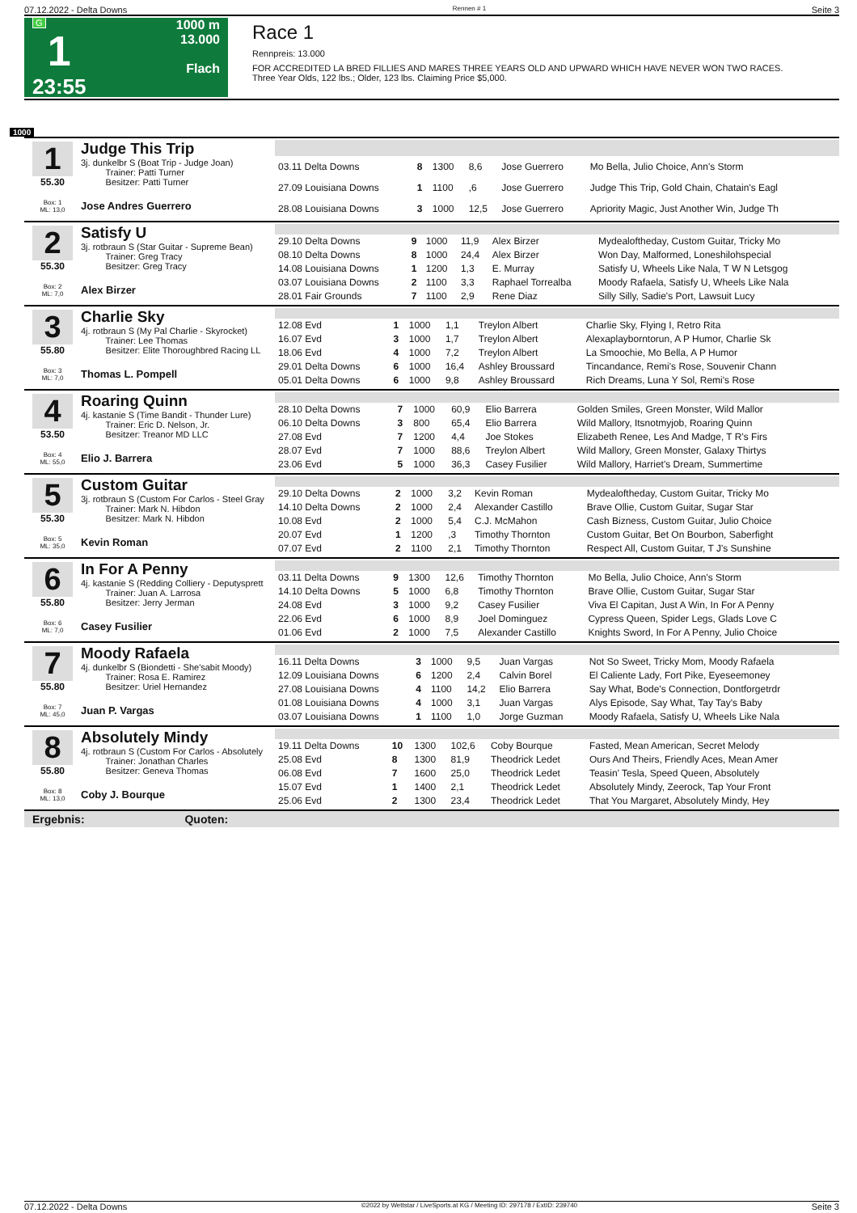07.12.2022 - Delta Downs Rennen # 1 Seite 3
G
1
23:55
1000 m
13.000
Flach
Race 1
Rennpreis: 13.000
FOR ACCREDITED LA BRED FILLIES AND MARES THREE YEARS OLD AND UPWARD WHICH HAVE NEVER WON TWO RACES.
Three Year Olds, 122 lbs.; Older, 123 lbs. Claiming Price $5,000.
1000
1
55.30
Box: 1
ML: 13,0
Judge This Trip
3j. dunkelbr S (Boat Trip - Judge Joan)
Trainer: Patti Turner
Besitzer: Patti Turner
Jose Andres Guerrero
| 03.11 Delta Downs | 8 | 1300 | 8,6 | Jose Guerrero | Mo Bella, Julio Choice, Ann's Storm |
| 27.09 Louisiana Downs | 1 | 1100 | ,6 | Jose Guerrero | Judge This Trip, Gold Chain, Chatain's Eagl |
| 28.08 Louisiana Downs | 3 | 1000 | 12,5 | Jose Guerrero | Apriority Magic, Just Another Win, Judge Th |
2
55.30
Box: 2
ML: 7,0
Satisfy U
3j. rotbraun S (Star Guitar - Supreme Bean)
Trainer: Greg Tracy
Besitzer: Greg Tracy
Alex Birzer
| 29.10 Delta Downs | 9 | 1000 | 11,9 | Alex Birzer | Mydealoftheday, Custom Guitar, Tricky Mo |
| 08.10 Delta Downs | 8 | 1000 | 24,4 | Alex Birzer | Won Day, Malformed, Loneshilohspecial |
| 14.08 Louisiana Downs | 1 | 1200 | 1,3 | E. Murray | Satisfy U, Wheels Like Nala, T W N Letsgog |
| 03.07 Louisiana Downs | 2 | 1100 | 3,3 | Raphael Torrealba | Moody Rafaela, Satisfy U, Wheels Like Nala |
| 28.01 Fair Grounds | 7 | 1100 | 2,9 | Rene Diaz | Silly Silly, Sadie's Port, Lawsuit Lucy |
3
55.80
Box: 3
ML: 7,0
Charlie Sky
4j. rotbraun S (My Pal Charlie - Skyrocket)
Trainer: Lee Thomas
Besitzer: Elite Thoroughbred Racing LL
Thomas L. Pompell
| 12.08 Evd | 1 | 1000 | 1,1 | Treylon Albert | Charlie Sky, Flying I, Retro Rita |
| 16.07 Evd | 3 | 1000 | 1,7 | Treylon Albert | Alexaplayborntorun, A P Humor, Charlie Sk |
| 18.06 Evd | 4 | 1000 | 7,2 | Treylon Albert | La Smoochie, Mo Bella, A P Humor |
| 29.01 Delta Downs | 6 | 1000 | 16,4 | Ashley Broussard | Tincandance, Remi's Rose, Souvenir Chann |
| 05.01 Delta Downs | 6 | 1000 | 9,8 | Ashley Broussard | Rich Dreams, Luna Y Sol, Remi's Rose |
4
53.50
Box: 4
ML: 55,0
Roaring Quinn
4j. kastanie S (Time Bandit - Thunder Lure)
Trainer: Eric D. Nelson, Jr.
Besitzer: Treanor MD LLC
Elio J. Barrera
| 28.10 Delta Downs | 7 | 1000 | 60,9 | Elio Barrera | Golden Smiles, Green Monster, Wild Mallor |
| 06.10 Delta Downs | 3 | 800 | 65,4 | Elio Barrera | Wild Mallory, Itsnotmyjob, Roaring Quinn |
| 27.08 Evd | 7 | 1200 | 4,4 | Joe Stokes | Elizabeth Renee, Les And Madge, T R's Firs |
| 28.07 Evd | 7 | 1000 | 88,6 | Treylon Albert | Wild Mallory, Green Monster, Galaxy Thirtys |
| 23.06 Evd | 5 | 1000 | 36,3 | Casey Fusilier | Wild Mallory, Harriet's Dream, Summertime |
5
55.30
Box: 5
ML: 35,0
Custom Guitar
3j. rotbraun S (Custom For Carlos - Steel Gray
Trainer: Mark N. Hibdon
Besitzer: Mark N. Hibdon
Kevin Roman
| 29.10 Delta Downs | 2 | 1000 | 3,2 | Kevin Roman | Mydealoftheday, Custom Guitar, Tricky Mo |
| 14.10 Delta Downs | 2 | 1000 | 2,4 | Alexander Castillo | Brave Ollie, Custom Guitar, Sugar Star |
| 10.08 Evd | 2 | 1000 | 5,4 | C.J. McMahon | Cash Bizness, Custom Guitar, Julio Choice |
| 20.07 Evd | 1 | 1200 | ,3 | Timothy Thornton | Custom Guitar, Bet On Bourbon, Saberfight |
| 07.07 Evd | 2 | 1100 | 2,1 | Timothy Thornton | Respect All, Custom Guitar, T J's Sunshine |
6
55.80
Box: 6
ML: 7,0
In For A Penny
4j. kastanie S (Redding Colliery - Deputysprett
Trainer: Juan A. Larrosa
Besitzer: Jerry Jerman
Casey Fusilier
| 03.11 Delta Downs | 9 | 1300 | 12,6 | Timothy Thornton | Mo Bella, Julio Choice, Ann's Storm |
| 14.10 Delta Downs | 5 | 1000 | 6,8 | Timothy Thornton | Brave Ollie, Custom Guitar, Sugar Star |
| 24.08 Evd | 3 | 1000 | 9,2 | Casey Fusilier | Viva El Capitan, Just A Win, In For A Penny |
| 22.06 Evd | 6 | 1000 | 8,9 | Joel Dominguez | Cypress Queen, Spider Legs, Glads Love C |
| 01.06 Evd | 2 | 1000 | 7,5 | Alexander Castillo | Knights Sword, In For A Penny, Julio Choice |
7
55.80
Box: 7
ML: 45,0
Moody Rafaela
4j. dunkelbr S (Biondetti - She'sabit Moody)
Trainer: Rosa E. Ramirez
Besitzer: Uriel Hernandez
Juan P. Vargas
| 16.11 Delta Downs | 3 | 1000 | 9,5 | Juan Vargas | Not So Sweet, Tricky Mom, Moody Rafaela |
| 12.09 Louisiana Downs | 6 | 1200 | 2,4 | Calvin Borel | El Caliente Lady, Fort Pike, Eyeseemoney |
| 27.08 Louisiana Downs | 4 | 1100 | 14,2 | Elio Barrera | Say What, Bode's Connection, Dontforgetrdr |
| 01.08 Louisiana Downs | 4 | 1000 | 3,1 | Juan Vargas | Alys Episode, Say What, Tay Tay's Baby |
| 03.07 Louisiana Downs | 1 | 1100 | 1,0 | Jorge Guzman | Moody Rafaela, Satisfy U, Wheels Like Nala |
8
55.80
Box: 8
ML: 13,0
Absolutely Mindy
4j. rotbraun S (Custom For Carlos - Absolutely
Trainer: Jonathan Charles
Besitzer: Geneva Thomas
Coby J. Bourque
| 19.11 Delta Downs | 10 | 1300 | 102,6 | Coby Bourque | Fasted, Mean American, Secret Melody |
| 25.08 Evd | 8 | 1300 | 81,9 | Theodrick Ledet | Ours And Theirs, Friendly Aces, Mean Amer |
| 06.08 Evd | 7 | 1600 | 25,0 | Theodrick Ledet | Teasin' Tesla, Speed Queen, Absolutely |
| 15.07 Evd | 1 | 1400 | 2,1 | Theodrick Ledet | Absolutely Mindy, Zeerock, Tap Your Front |
| 25.06 Evd | 2 | 1300 | 23,4 | Theodrick Ledet | That You Margaret, Absolutely Mindy, Hey |
Ergebnis: Quoten:
07.12.2022 - Delta Downs ©2022 by Wettstar / LiveSports.at KG / Meeting ID: 297178 / ExtID: 239740 Seite 3